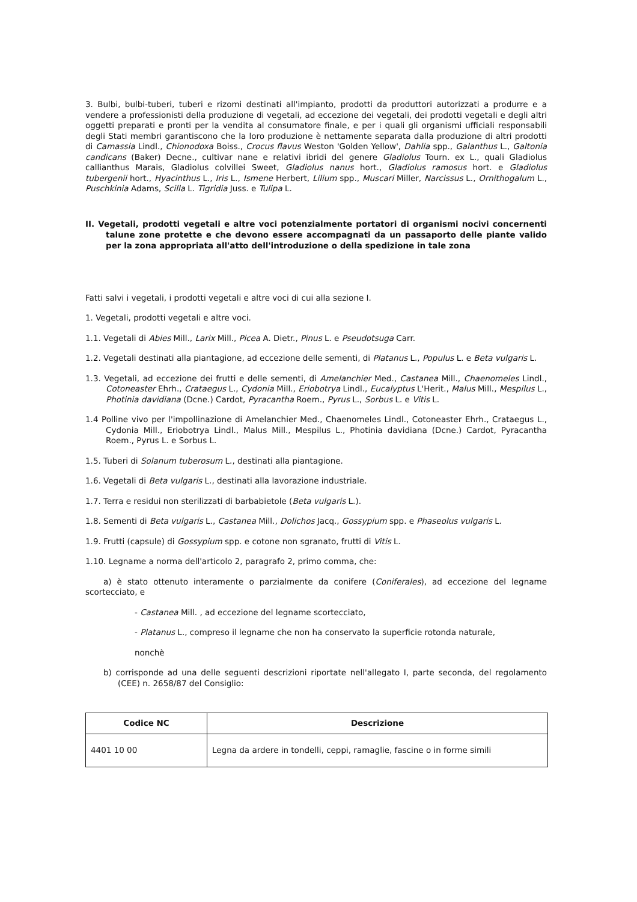3. Bulbi, bulbi-tuberi, tuberi e rizomi destinati all'impianto, prodotti da produttori autorizzati a produrre e a vendere a professionisti della produzione di vegetali, ad eccezione dei vegetali, dei prodotti vegetali e degli altri oggetti preparati e pronti per la vendita al consumatore finale, e per i quali gli organismi ufficiali responsabili degli Stati membri garantiscono che la loro produzione è nettamente separata dalla produzione di altri prodotti di Camassia Lindl., Chionodoxa Boiss., Crocus flavus Weston 'Golden Yellow', Dahlia spp., Galanthus L., Galtonia candicans (Baker) Decne., cultivar nane e relativi ibridi del genere Gladiolus Tourn. ex L., quali Gladiolus callianthus Marais, Gladiolus colvillei Sweet, Gladiolus nanus hort., Gladiolus ramosus hort. e Gladiolus tubergenii hort., Hyacinthus L., Iris L., Ismene Herbert, Lilium spp., Muscari Miller, Narcissus L., Ornithogalum L., Puschkinia Adams, Scilla L. Tigridia Juss. e Tulipa L.
II. Vegetali, prodotti vegetali e altre voci potenzialmente portatori di organismi nocivi concernenti talune zone protette e che devono essere accompagnati da un passaporto delle piante valido per la zona appropriata all'atto dell'introduzione o della spedizione in tale zona
Fatti salvi i vegetali, i prodotti vegetali e altre voci di cui alla sezione I.
1. Vegetali, prodotti vegetali e altre voci.
1.1. Vegetali di Abies Mill., Larix Mill., Picea A. Dietr., Pinus L. e Pseudotsuga Carr.
1.2. Vegetali destinati alla piantagione, ad eccezione delle sementi, di Platanus L., Populus L. e Beta vulgaris L.
1.3. Vegetali, ad eccezione dei frutti e delle sementi, di Amelanchier Med., Castanea Mill., Chaenomeles Lindl., Cotoneaster Ehrh., Crataegus L., Cydonia Mill., Eriobotrya Lindl., Eucalyptus L'Herit., Malus Mill., Mespilus L., Photinia davidiana (Dcne.) Cardot, Pyracantha Roem., Pyrus L., Sorbus L. e Vitis L.
1.4 Polline vivo per l'impollinazione di Amelanchier Med., Chaenomeles Lindl., Cotoneaster Ehrh., Crataegus L., Cydonia Mill., Eriobotrya Lindl., Malus Mill., Mespilus L., Photinia davidiana (Dcne.) Cardot, Pyracantha Roem., Pyrus L. e Sorbus L.
1.5. Tuberi di Solanum tuberosum L., destinati alla piantagione.
1.6. Vegetali di Beta vulgaris L., destinati alla lavorazione industriale.
1.7. Terra e residui non sterilizzati di barbabietole (Beta vulgaris L.).
1.8. Sementi di Beta vulgaris L., Castanea Mill., Dolichos Jacq., Gossypium spp. e Phaseolus vulgaris L.
1.9. Frutti (capsule) di Gossypium spp. e cotone non sgranato, frutti di Vitis L.
1.10. Legname a norma dell'articolo 2, paragrafo 2, primo comma, che:
a) è stato ottenuto interamente o parzialmente da conifere (Coniferales), ad eccezione del legname scortecciato, e
- Castanea Mill. , ad eccezione del legname scortecciato,
- Platanus L., compreso il legname che non ha conservato la superficie rotonda naturale,
nonchè
b) corrisponde ad una delle seguenti descrizioni riportate nell'allegato I, parte seconda, del regolamento (CEE) n. 2658/87 del Consiglio:
| Codice NC | Descrizione |
| --- | --- |
| 4401 10 00 | Legna da ardere in tondelli, ceppi, ramaglie, fascine o in forme simili |